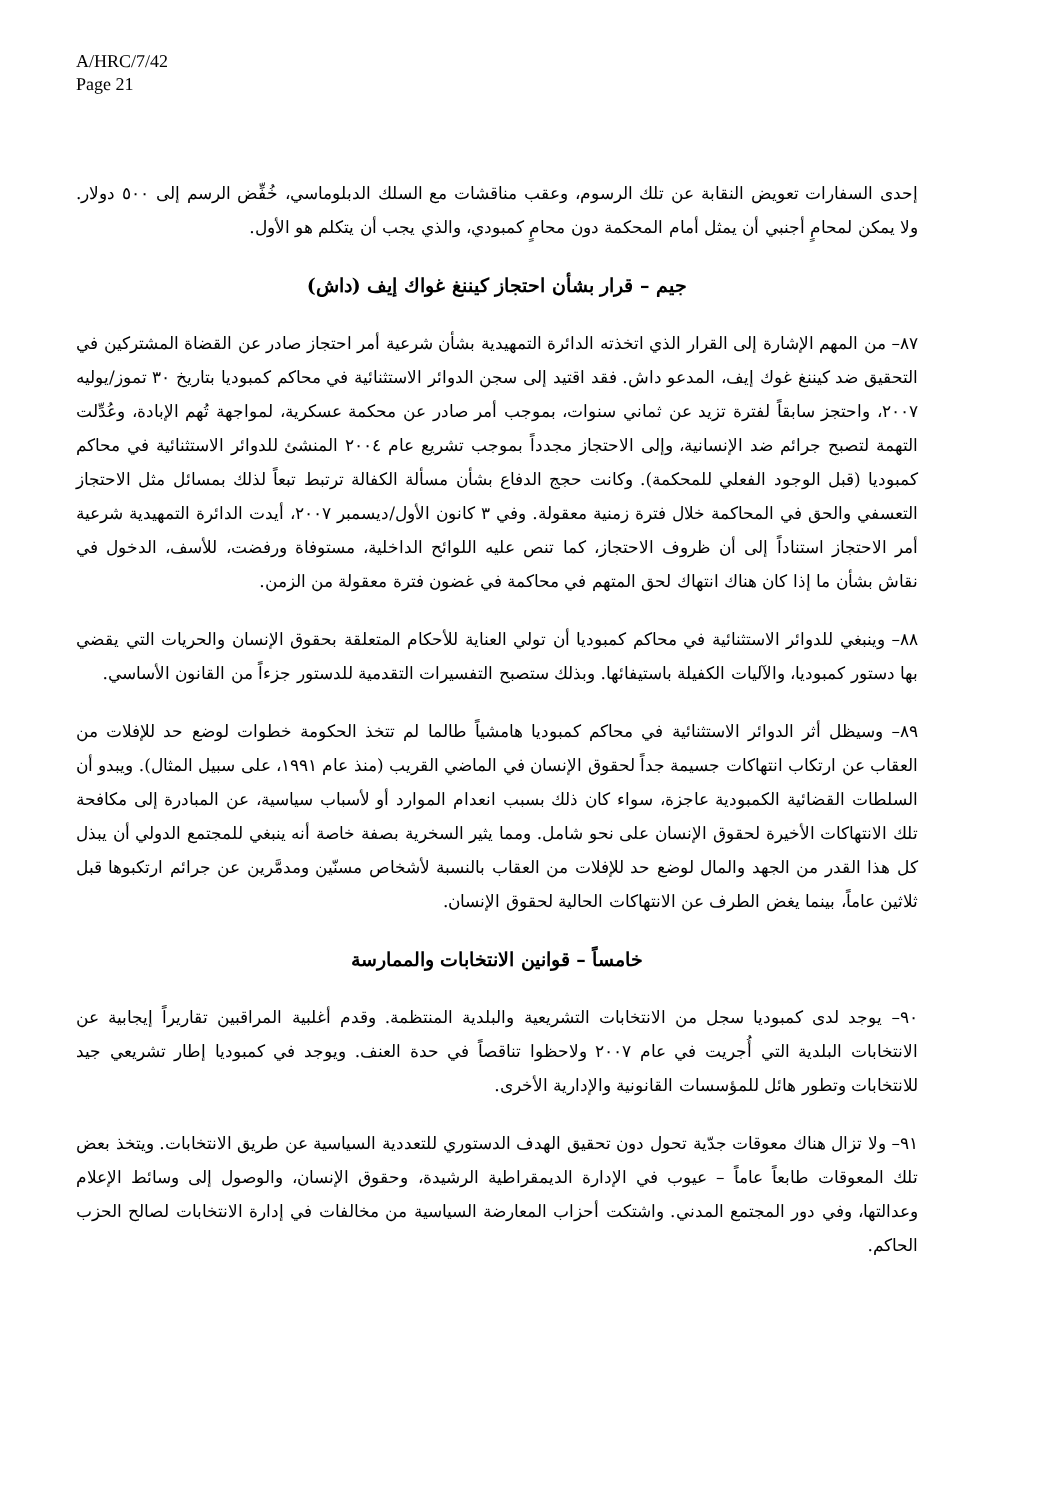A/HRC/7/42
Page 21
إحدى السفارات تعويض النقابة عن تلك الرسوم، وعقب مناقشات مع السلك الدبلوماسي، خُفِّض الرسم إلى ٥٠٠ دولار. ولا يمكن لمحامٍ أجنبي أن يمثل أمام المحكمة دون محامٍ كمبودي، والذي يجب أن يتكلم هو الأول.
جيم – قرار بشأن احتجاز كيننغ غواك إيف (داش)
٨٧– من المهم الإشارة إلى القرار الذي اتخذته الدائرة التمهيدية بشأن شرعية أمر احتجاز صادر عن القضاة المشتركين في التحقيق ضد كيننغ غوك إيف، المدعو داش. فقد اقتيد إلى سجن الدوائر الاستثنائية في محاكم كمبوديا بتاريخ ٣٠ تموز/يوليه ٢٠٠٧، واحتجز سابقاً لفترة تزيد عن ثماني سنوات، بموجب أمر صادر عن محكمة عسكرية، لمواجهة تُهم الإبادة، وعُدِّلت التهمة لتصبح جرائم ضد الإنسانية، وإلى الاحتجاز مجدداً بموجب تشريع عام ٢٠٠٤ المنشئ للدوائر الاستثنائية في محاكم كمبوديا (قبل الوجود الفعلي للمحكمة). وكانت حجج الدفاع بشأن مسألة الكفالة ترتبط تبعاً لذلك بمسائل مثل الاحتجاز التعسفي والحق في المحاكمة خلال فترة زمنية معقولة. وفي ٣ كانون الأول/ديسمبر ٢٠٠٧، أيدت الدائرة التمهيدية شرعية أمر الاحتجاز استناداً إلى أن ظروف الاحتجاز، كما تنص عليه اللوائح الداخلية، مستوفاة ورفضت، للأسف، الدخول في نقاش بشأن ما إذا كان هناك انتهاك لحق المتهم في محاكمة في غضون فترة معقولة من الزمن.
٨٨– وينبغي للدوائر الاستثنائية في محاكم كمبوديا أن تولي العناية للأحكام المتعلقة بحقوق الإنسان والحريات التي يقضي بها دستور كمبوديا، والآليات الكفيلة باستيفائها. وبذلك ستصبح التفسيرات التقدمية للدستور جزءاً من القانون الأساسي.
٨٩– وسيظل أثر الدوائر الاستثنائية في محاكم كمبوديا هامشياً طالما لم تتخذ الحكومة خطوات لوضع حد للإفلات من العقاب عن ارتكاب انتهاكات جسيمة جداً لحقوق الإنسان في الماضي القريب (منذ عام ١٩٩١، على سبيل المثال). ويبدو أن السلطات القضائية الكمبودية عاجزة، سواء كان ذلك بسبب انعدام الموارد أو لأسباب سياسية، عن المبادرة إلى مكافحة تلك الانتهاكات الأخيرة لحقوق الإنسان على نحو شامل. ومما يثير السخرية بصفة خاصة أنه ينبغي للمجتمع الدولي أن يبذل كل هذا القدر من الجهد والمال لوضع حد للإفلات من العقاب بالنسبة لأشخاص مسنّين ومدمَّرين عن جرائم ارتكبوها قبل ثلاثين عاماً، بينما يغض الطرف عن الانتهاكات الحالية لحقوق الإنسان.
خامساً – قوانين الانتخابات والممارسة
٩٠– يوجد لدى كمبوديا سجل من الانتخابات التشريعية والبلدية المنتظمة. وقدم أغلبية المراقبين تقاريراً إيجابية عن الانتخابات البلدية التي أُجريت في عام ٢٠٠٧ ولاحظوا تناقصاً في حدة العنف. ويوجد في كمبوديا إطار تشريعي جيد للانتخابات وتطور هائل للمؤسسات القانونية والإدارية الأخرى.
٩١– ولا تزال هناك معوقات جدّية تحول دون تحقيق الهدف الدستوري للتعددية السياسية عن طريق الانتخابات. ويتخذ بعض تلك المعوقات طابعاً عاماً – عيوب في الإدارة الديمقراطية الرشيدة، وحقوق الإنسان، والوصول إلى وسائط الإعلام وعدالتها، وفي دور المجتمع المدني. واشتكت أحزاب المعارضة السياسية من مخالفات في إدارة الانتخابات لصالح الحزب الحاكم.